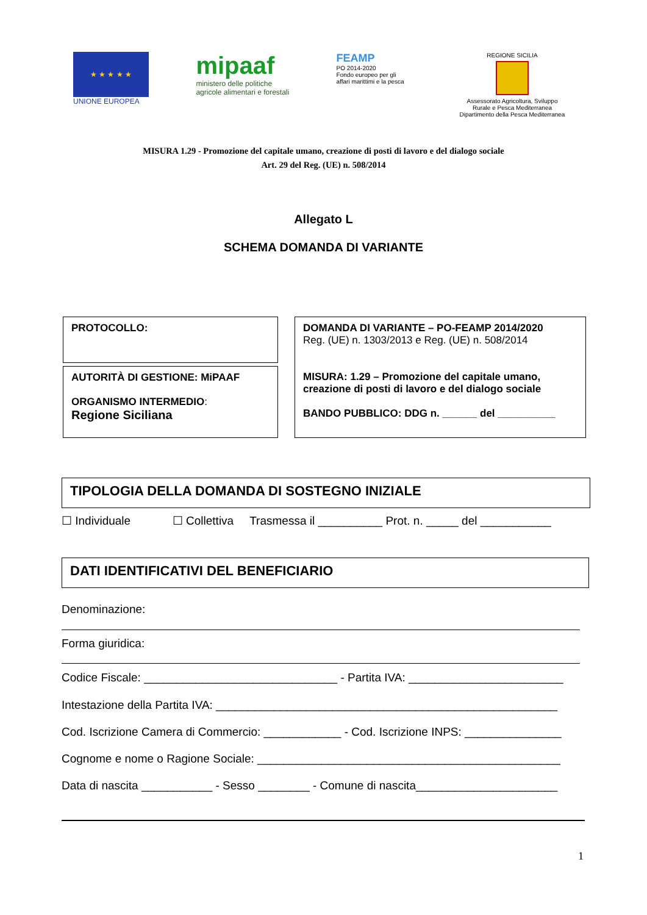★ ★ ★ ★ ★
UNIONE EUROPEA
mipaaf
ministero delle politiche
agricole alimentari e forestali
FEAMP
PO 2014-2020
Fondo europeo per gli
affari marittimi e la pesca
REGIONE SICILIA
Assessorato Agricoltura, Sviluppo
Rurale e Pesca Mediterranea
Dipartimento della Pesca Mediterranea
MISURA 1.29 - Promozione del capitale umano, creazione di posti di lavoro e del dialogo sociale
Art. 29 del Reg. (UE) n. 508/2014
Allegato L
SCHEMA DOMANDA DI VARIANTE
PROTOCOLLO:
AUTORITÀ DI GESTIONE: MiPAAF
ORGANISMO INTERMEDIO:
Regione Siciliana
DOMANDA DI VARIANTE – PO-FEAMP 2014/2020
Reg. (UE) n. 1303/2013 e Reg. (UE) n. 508/2014
MISURA: 1.29 – Promozione del capitale umano, creazione di posti di lavoro e del dialogo sociale
BANDO PUBBLICO: DDG n. ______ del __________
TIPOLOGIA DELLA DOMANDA DI SOSTEGNO INIZIALE
☐ Individuale ☐ Collettiva Trasmessa il __________ Prot. n. _____ del ___________
DATI IDENTIFICATIVI DEL BENEFICIARIO
Denominazione:
Forma giuridica:
Codice Fiscale: ______________________________ - Partita IVA: ________________________
Intestazione della Partita IVA: _____________________________________________________
Cod. Iscrizione Camera di Commercio: ____________ - Cod. Iscrizione INPS: _______________
Cognome e nome o Ragione Sociale: _______________________________________________
Data di nascita ___________ - Sesso ________ - Comune di nascita______________________
1